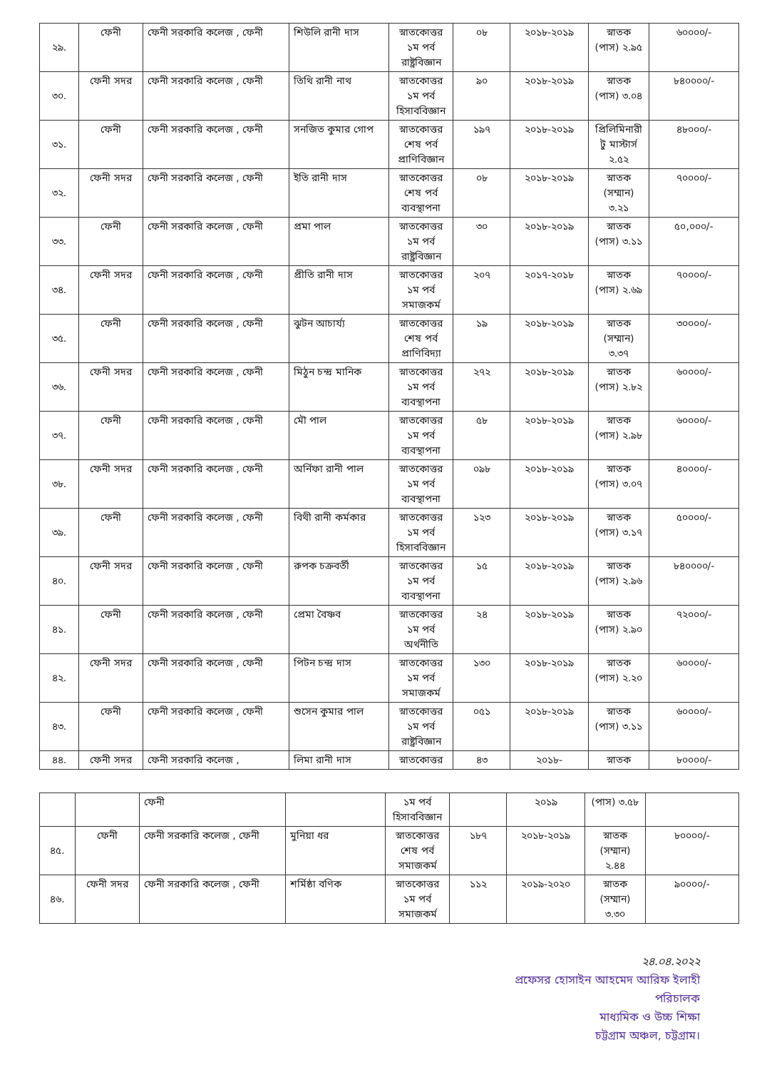| ২৯. | ফেনী | ফেনী সরকারি কলেজ , ফেনী | শিউলি রানী দাস | স্নাতকোত্তর ১ম পর্ব রাষ্ট্রবিজ্ঞান | ০৮ | ২০১৮-২০১৯ | স্নাতক (পাস) ২.৯৫ | ৬০০০০/- |
| ৩০. | ফেনী সদর | ফেনী সরকারি কলেজ , ফেনী | তিথি রানী নাথ | স্নাতকোত্তর ১ম পর্ব হিসাববিজ্ঞান | ৯০ | ২০১৮-২০১৯ | স্নাতক (পাস) ৩.০৪ | ৮৪০০০০/- |
| ৩১. | ফেনী | ফেনী সরকারি কলেজ , ফেনী | সনজিত কুমার গোপ | স্নাতকোত্তর শেষ পর্ব প্রাণিবিজ্ঞান | ১৯৭ | ২০১৮-২০১৯ | প্রিলিমিনারী টু মাস্টার্স ২.৫২ | ৪৮০০০/- |
| ৩২. | ফেনী সদর | ফেনী সরকারি কলেজ , ফেনী | ইতি রানী দাস | স্নাতকোত্তর শেষ পর্ব ব্যবস্থাপনা | ০৮ | ২০১৮-২০১৯ | স্নাতক (সম্মান) ৩.২১ | ৭০০০০/- |
| ৩৩. | ফেনী | ফেনী সরকারি কলেজ , ফেনী | প্রমা পাল | স্নাতকোত্তর ১ম পর্ব রাষ্ট্রবিজ্ঞান | ৩০ | ২০১৮-২০১৯ | স্নাতক (পাস) ৩.১১ | ৫০,০০০/- |
| ৩৪. | ফেনী সদর | ফেনী সরকারি কলেজ , ফেনী | প্রীতি রানী দাস | স্নাতকোত্তর ১ম পর্ব সমাজকর্ম | ২০৭ | ২০১৭-২০১৮ | স্নাতক (পাস) ২.৬৯ | ৭০০০০/- |
| ৩৫. | ফেনী | ফেনী সরকারি কলেজ , ফেনী | ঝুটন আচার্য্য | স্নাতকোত্তর শেষ পর্ব প্রাণিবিদ্যা | ১৯ | ২০১৮-২০১৯ | স্নাতক (সম্মান) ৩.৩৭ | ৩০০০০/- |
| ৩৬. | ফেনী সদর | ফেনী সরকারি কলেজ , ফেনী | মিঠুন চন্দ্র মানিক | স্নাতকোত্তর ১ম পর্ব ব্যবস্থাপনা | ২৭২ | ২০১৮-২০১৯ | স্নাতক (পাস) ২.৮২ | ৬০০০০/- |
| ৩৭. | ফেনী | ফেনী সরকারি কলেজ , ফেনী | মৌ পাল | স্নাতকোত্তর ১ম পর্ব ব্যবস্থাপনা | ৫৮ | ২০১৮-২০১৯ | স্নাতক (পাস) ২.৯৮ | ৬০০০০/- |
| ৩৮. | ফেনী সদর | ফেনী সরকারি কলেজ , ফেনী | অর্নিফা রানী পাল | স্নাতকোত্তর ১ম পর্ব ব্যবস্থাপনা | ০৯৮ | ২০১৮-২০১৯ | স্নাতক (পাস) ৩.০৭ | ৪০০০০/- |
| ৩৯. | ফেনী | ফেনী সরকারি কলেজ , ফেনী | বিথী রানী কর্মকার | স্নাতকোত্তর ১ম পর্ব হিসাববিজ্ঞান | ১২৩ | ২০১৮-২০১৯ | স্নাতক (পাস) ৩.১৭ | ৫০০০০/- |
| ৪০. | ফেনী সদর | ফেনী সরকারি কলেজ , ফেনী | রুপক চক্রবর্তী | স্নাতকোত্তর ১ম পর্ব ব্যবস্থাপনা | ১৫ | ২০১৮-২০১৯ | স্নাতক (পাস) ২.৯৬ | ৮৪০০০০/- |
| ৪১. | ফেনী | ফেনী সরকারি কলেজ , ফেনী | প্রেমা বৈষ্ণব | স্নাতকোত্তর ১ম পর্ব অর্থনীতি | ২৪ | ২০১৮-২০১৯ | স্নাতক (পাস) ২.৯০ | ৭২০০০/- |
| ৪২. | ফেনী সদর | ফেনী সরকারি কলেজ , ফেনী | পিটন চন্দ্র দাস | স্নাতকোত্তর ১ম পর্ব সমাজকর্ম | ১৩০ | ২০১৮-২০১৯ | স্নাতক (পাস) ২.২০ | ৬০০০০/- |
| ৪৩. | ফেনী | ফেনী সরকারি কলেজ , ফেনী | শুসেন কুমার পাল | স্নাতকোত্তর ১ম পর্ব রাষ্ট্রবিজ্ঞান | ০৫১ | ২০১৮-২০১৯ | স্নাতক (পাস) ৩.১১ | ৬০০০০/- |
| ৪৪. | ফেনী সদর | ফেনী সরকারি কলেজ , | লিমা রানী দাস | স্নাতকোত্তর | ৪৩ | ২০১৮- | স্নাতক | ৮০০০০/- |
| | | ফেনী | | ১ম পর্ব হিসাববিজ্ঞান | | ২০১৯ | (পাস) ৩.৫৮ | |
| ৪৫. | ফেনী | ফেনী সরকারি কলেজ , ফেনী | মুনিয়া ধর | স্নাতকোত্তর শেষ পর্ব সমাজকর্ম | ১৮৭ | ২০১৮-২০১৯ | স্নাতক (সম্মান) ২.৪৪ | ৮০০০০/- |
| ৪৬. | ফেনী সদর | ফেনী সরকারি কলেজ , ফেনী | শর্মিষ্ঠা বণিক | স্নাতকোত্তর ১ম পর্ব সমাজকর্ম | ১১২ | ২০১৯-২০২০ | স্নাতক (সম্মান) ৩.৩০ | ৯০০০০/- |
২৪.০৪.২০২২
প্রফেসর হোসাইন আহমেদ আরিফ ইলাহী
পরিচালক
মাধ্যমিক ও উচ্চ শিক্ষা
চট্টগ্রাম অঞ্চল, চট্টগ্রাম।